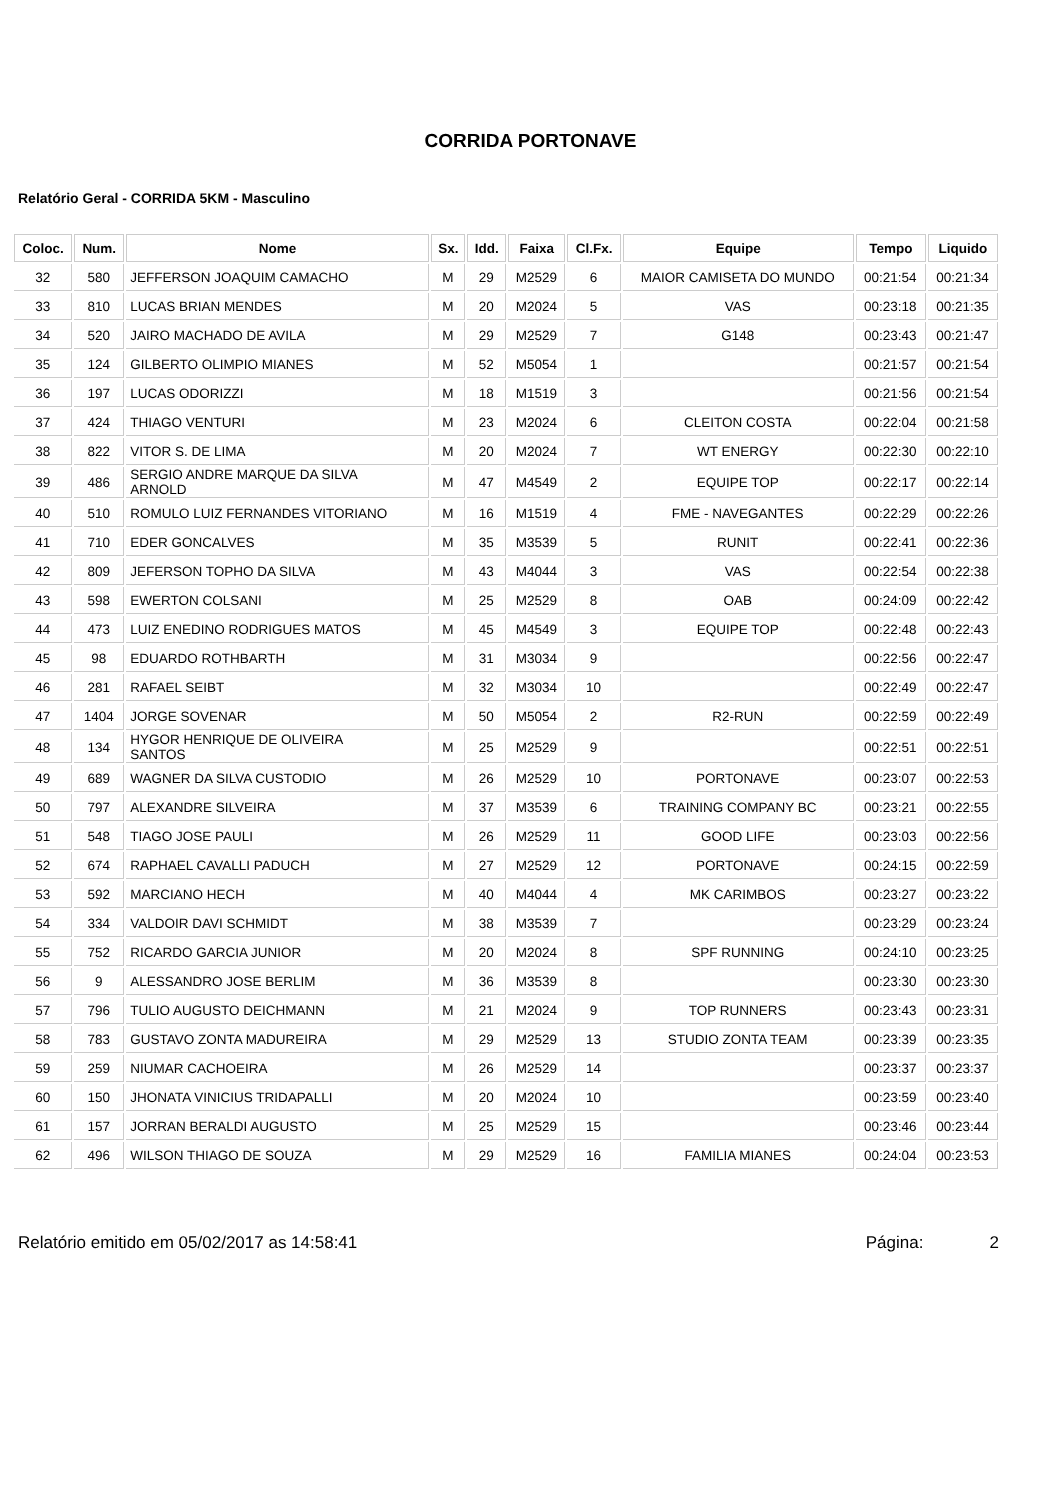CORRIDA PORTONAVE
Relatório Geral - CORRIDA 5KM - Masculino
| Coloc. | Num. | Nome | Sx. | Idd. | Faixa | Cl.Fx. | Equipe | Tempo | Liquido |
| --- | --- | --- | --- | --- | --- | --- | --- | --- | --- |
| 32 | 580 | JEFFERSON JOAQUIM CAMACHO | M | 29 | M2529 | 6 | MAIOR CAMISETA DO MUNDO | 00:21:54 | 00:21:34 |
| 33 | 810 | LUCAS BRIAN MENDES | M | 20 | M2024 | 5 | VAS | 00:23:18 | 00:21:35 |
| 34 | 520 | JAIRO MACHADO DE AVILA | M | 29 | M2529 | 7 | G148 | 00:23:43 | 00:21:47 |
| 35 | 124 | GILBERTO OLIMPIO MIANES | M | 52 | M5054 | 1 | | 00:21:57 | 00:21:54 |
| 36 | 197 | LUCAS ODORIZZI | M | 18 | M1519 | 3 | | 00:21:56 | 00:21:54 |
| 37 | 424 | THIAGO VENTURI | M | 23 | M2024 | 6 | CLEITON COSTA | 00:22:04 | 00:21:58 |
| 38 | 822 | VITOR S. DE LIMA | M | 20 | M2024 | 7 | WT ENERGY | 00:22:30 | 00:22:10 |
| 39 | 486 | SERGIO ANDRE MARQUE DA SILVA ARNOLD | M | 47 | M4549 | 2 | EQUIPE TOP | 00:22:17 | 00:22:14 |
| 40 | 510 | ROMULO LUIZ FERNANDES VITORIANO | M | 16 | M1519 | 4 | FME - NAVEGANTES | 00:22:29 | 00:22:26 |
| 41 | 710 | EDER GONCALVES | M | 35 | M3539 | 5 | RUNIT | 00:22:41 | 00:22:36 |
| 42 | 809 | JEFERSON TOPHO DA SILVA | M | 43 | M4044 | 3 | VAS | 00:22:54 | 00:22:38 |
| 43 | 598 | EWERTON COLSANI | M | 25 | M2529 | 8 | OAB | 00:24:09 | 00:22:42 |
| 44 | 473 | LUIZ ENEDINO RODRIGUES MATOS | M | 45 | M4549 | 3 | EQUIPE TOP | 00:22:48 | 00:22:43 |
| 45 | 98 | EDUARDO ROTHBARTH | M | 31 | M3034 | 9 | | 00:22:56 | 00:22:47 |
| 46 | 281 | RAFAEL SEIBT | M | 32 | M3034 | 10 | | 00:22:49 | 00:22:47 |
| 47 | 1404 | JORGE SOVENAR | M | 50 | M5054 | 2 | R2-RUN | 00:22:59 | 00:22:49 |
| 48 | 134 | HYGOR HENRIQUE DE OLIVEIRA SANTOS | M | 25 | M2529 | 9 | | 00:22:51 | 00:22:51 |
| 49 | 689 | WAGNER DA SILVA CUSTODIO | M | 26 | M2529 | 10 | PORTONAVE | 00:23:07 | 00:22:53 |
| 50 | 797 | ALEXANDRE SILVEIRA | M | 37 | M3539 | 6 | TRAINING COMPANY BC | 00:23:21 | 00:22:55 |
| 51 | 548 | TIAGO JOSE PAULI | M | 26 | M2529 | 11 | GOOD LIFE | 00:23:03 | 00:22:56 |
| 52 | 674 | RAPHAEL CAVALLI PADUCH | M | 27 | M2529 | 12 | PORTONAVE | 00:24:15 | 00:22:59 |
| 53 | 592 | MARCIANO HECH | M | 40 | M4044 | 4 | MK CARIMBOS | 00:23:27 | 00:23:22 |
| 54 | 334 | VALDOIR DAVI SCHMIDT | M | 38 | M3539 | 7 | | 00:23:29 | 00:23:24 |
| 55 | 752 | RICARDO GARCIA JUNIOR | M | 20 | M2024 | 8 | SPF RUNNING | 00:24:10 | 00:23:25 |
| 56 | 9 | ALESSANDRO JOSE BERLIM | M | 36 | M3539 | 8 | | 00:23:30 | 00:23:30 |
| 57 | 796 | TULIO AUGUSTO DEICHMANN | M | 21 | M2024 | 9 | TOP RUNNERS | 00:23:43 | 00:23:31 |
| 58 | 783 | GUSTAVO ZONTA MADUREIRA | M | 29 | M2529 | 13 | STUDIO ZONTA TEAM | 00:23:39 | 00:23:35 |
| 59 | 259 | NIUMAR CACHOEIRA | M | 26 | M2529 | 14 | | 00:23:37 | 00:23:37 |
| 60 | 150 | JHONATA VINICIUS TRIDAPALLI | M | 20 | M2024 | 10 | | 00:23:59 | 00:23:40 |
| 61 | 157 | JORRAN BERALDI AUGUSTO | M | 25 | M2529 | 15 | | 00:23:46 | 00:23:44 |
| 62 | 496 | WILSON THIAGO DE SOUZA | M | 29 | M2529 | 16 | FAMILIA MIANES | 00:24:04 | 00:23:53 |
Relatório emitido em 05/02/2017 as 14:58:41 Página: 2